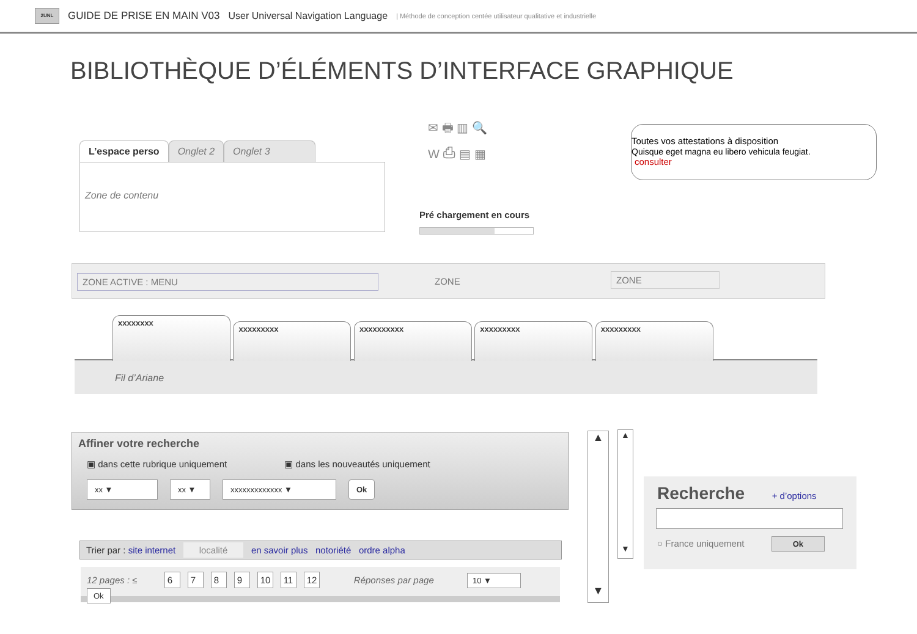2UNL
GUIDE DE PRISE EN MAIN V03 User Universal Navigation Language | Méthode de conception centée utilisateur qualitative et industrielle
BIBLIOTHÈQUE D’ÉLÉMENTS D’INTERFACE GRAPHIQUE
L’espace perso Onglet 2 Onglet 3
Zone de contenu
✉ 🖶 ▥ 🔍
W ⎙ ▤ ▦
Pré chargement en cours
Toutes vos attestations à disposition
Quisque eget magna eu libero vehicula feugiat.
consulter
ZONE ACTIVE : MENU ZONE ZONE
xxxxxxxx xxxxxxxxx xxxxxxxxxx xxxxxxxxx xxxxxxxxx
Fil d’Ariane
Affiner votre recherche
▣ dans cette rubrique uniquement ▣ dans les nouveautés uniquement
xx ▼ xx ▼ xxxxxxxxxxxxx ▼ Ok
Trier par : site internet localité en savoir plus notoriété ordre alpha
12 pages : ≤ 6789 10 11 12 Réponses par page 10 ▼ Ok
▲
▼
▲
▼
Recherche + d’options
○ France uniquement Ok